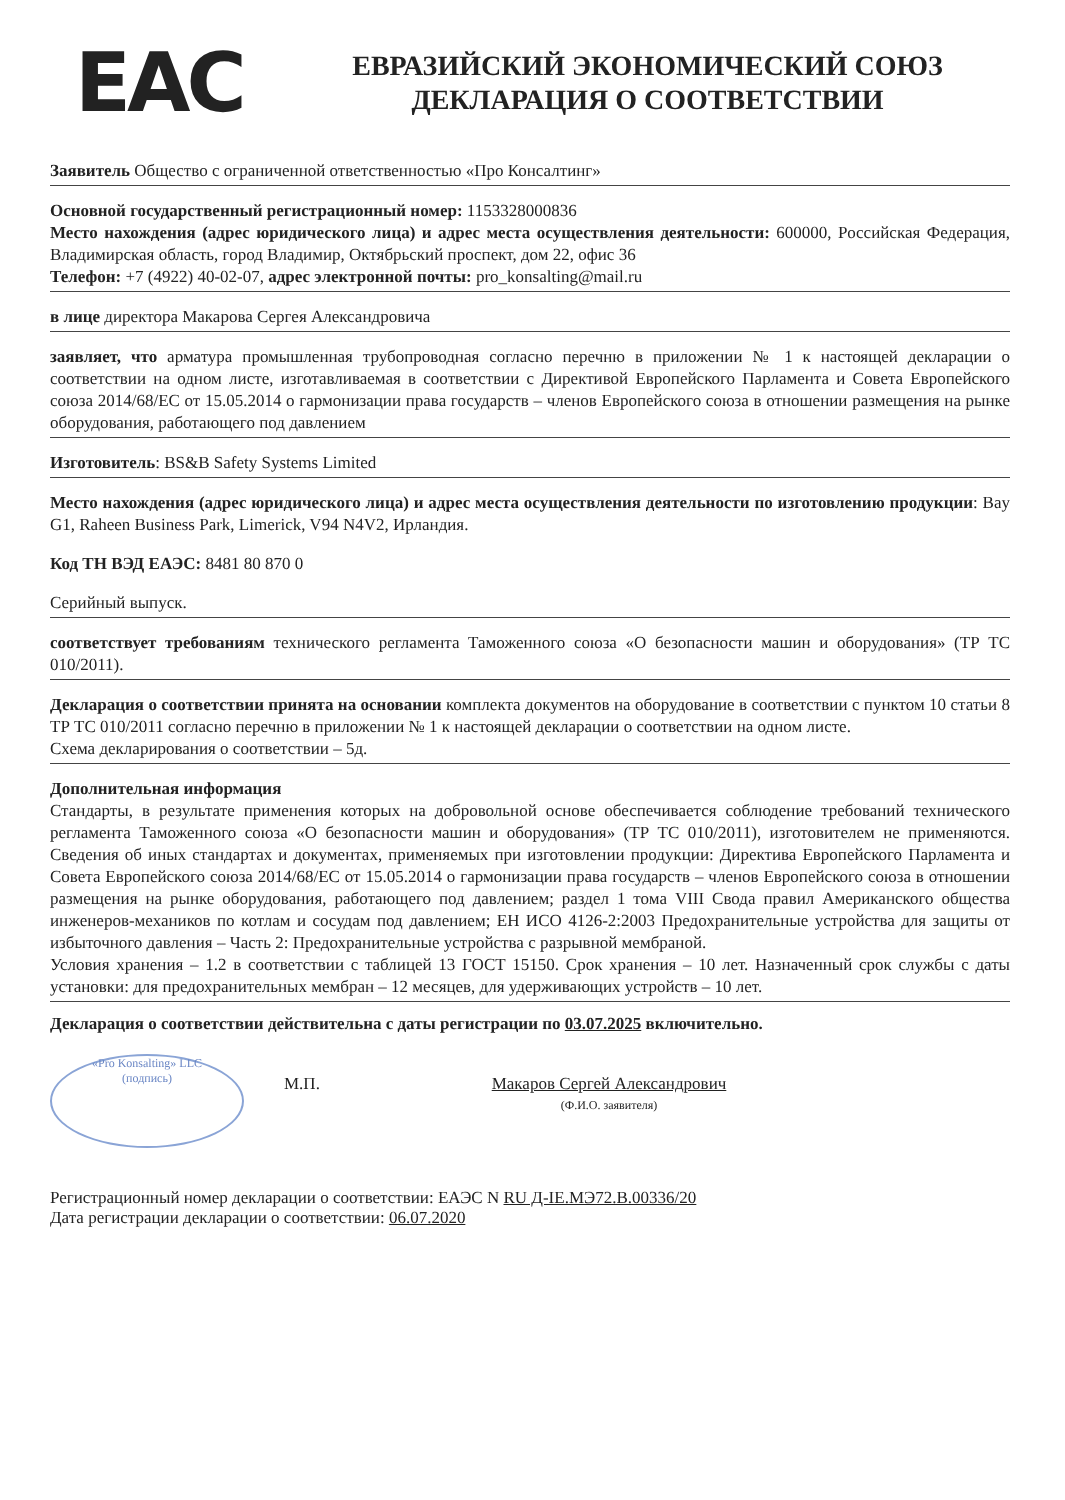EAC
ЕВРАЗИЙСКИЙ ЭКОНОМИЧЕСКИЙ СОЮЗ
ДЕКЛАРАЦИЯ О СООТВЕТСТВИИ
Заявитель Общество с ограниченной ответственностью «Про Консалтинг»
Основной государственный регистрационный номер: 1153328000836
Место нахождения (адрес юридического лица) и адрес места осуществления деятельности: 600000, Российская Федерация, Владимирская область, город Владимир, Октябрьский проспект, дом 22, офис 36
Телефон: +7 (4922) 40-02-07, адрес электронной почты: pro_konsalting@mail.ru
в лице директора Макарова Сергея Александровича
заявляет, что арматура промышленная трубопроводная согласно перечню в приложении № 1 к настоящей декларации о соответствии на одном листе, изготавливаемая в соответствии с Директивой Европейского Парламента и Совета Европейского союза 2014/68/ЕС от 15.05.2014 о гармонизации права государств – членов Европейского союза в отношении размещения на рынке оборудования, работающего под давлением
Изготовитель: BS&B Safety Systems Limited
Место нахождения (адрес юридического лица) и адрес места осуществления деятельности по изготовлению продукции: Bay G1, Raheen Business Park, Limerick, V94 N4V2, Ирландия.
Код ТН ВЭД ЕАЭС: 8481 80 870 0
Серийный выпуск.
соответствует требованиям технического регламента Таможенного союза «О безопасности машин и оборудования» (ТР ТС 010/2011).
Декларация о соответствии принята на основании комплекта документов на оборудование в соответствии с пунктом 10 статьи 8 ТР ТС 010/2011 согласно перечню в приложении № 1 к настоящей декларации о соответствии на одном листе.
Схема декларирования о соответствии – 5д.
Дополнительная информация
Стандарты, в результате применения которых на добровольной основе обеспечивается соблюдение требований технического регламента Таможенного союза «О безопасности машин и оборудования» (ТР ТС 010/2011), изготовителем не применяются. Сведения об иных стандартах и документах, применяемых при изготовлении продукции: Директива Европейского Парламента и Совета Европейского союза 2014/68/ЕС от 15.05.2014 о гармонизации права государств – членов Европейского союза в отношении размещения на рынке оборудования, работающего под давлением; раздел 1 тома VIII Свода правил Американского общества инженеров-механиков по котлам и сосудам под давлением; ЕН ИСО 4126-2:2003 Предохранительные устройства для защиты от избыточного давления – Часть 2: Предохранительные устройства с разрывной мембраной.
Условия хранения – 1.2 в соответствии с таблицей 13 ГОСТ 15150. Срок хранения – 10 лет. Назначенный срок службы с даты установки: для предохранительных мембран – 12 месяцев, для удерживающих устройств – 10 лет.
Декларация о соответствии действительна с даты регистрации по 03.07.2025 включительно.
«Pro Konsalting» LLC
(подпись)
М.П. Макаров Сергей Александрович
(Ф.И.О. заявителя)
Регистрационный номер декларации о соответствии: ЕАЭС N RU Д-IE.МЭ72.В.00336/20
Дата регистрации декларации о соответствии: 06.07.2020